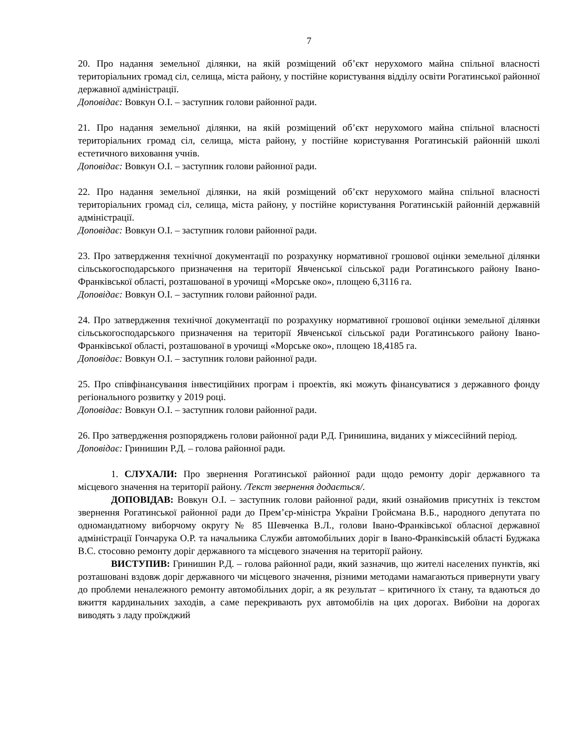7
20. Про надання земельної ділянки, на якій розміщений об’єкт нерухомого майна спільної власності територіальних громад сіл, селища, міста району, у постійне користування відділу освіти Рогатинської районної державної адміністрації.
Доповідає: Вовкун О.І. – заступник голови районної ради.
21. Про надання земельної ділянки, на якій розміщений об’єкт нерухомого майна спільної власності територіальних громад сіл, селища, міста району, у постійне користування Рогатинській районній школі естетичного виховання учнів.
Доповідає: Вовкун О.І. – заступник голови районної ради.
22. Про надання земельної ділянки, на якій розміщений об’єкт нерухомого майна спільної власності територіальних громад сіл, селища, міста району, у постійне користування Рогатинській районній державній адміністрації.
Доповідає: Вовкун О.І. – заступник голови районної ради.
23. Про затвердження технічної документації по розрахунку нормативної грошової оцінки земельної ділянки сільськогосподарського призначення на території Явченської сільської ради Рогатинського району Івано-Франківської області, розташованої в урочищі «Морське око», площею 6,3116 га.
Доповідає: Вовкун О.І. – заступник голови районної ради.
24. Про затвердження технічної документації по розрахунку нормативної грошової оцінки земельної ділянки сільськогосподарського призначення на території Явченської сільської ради Рогатинського району Івано-Франківської області, розташованої в урочищі «Морське око», площею 18,4185 га.
Доповідає: Вовкун О.І. – заступник голови районної ради.
25. Про співфінансування інвестиційних програм і проектів, які можуть фінансуватися з державного фонду регіонального розвитку у 2019 році.
Доповідає: Вовкун О.І. – заступник голови районної ради.
26. Про затвердження розпоряджень голови районної ради Р.Д. Гринишина, виданих у міжсесійний період.
Доповідає: Гринишин Р.Д. – голова районної ради.
1. СЛУХАЛИ: Про звернення Рогатинської районної ради щодо ремонту доріг державного та місцевого значення на території району. /Текст звернення додається/.
ДОПОВІДАВ: Вовкун О.І. – заступник голови районної ради, який ознайомив присутніх із текстом звернення Рогатинської районної ради до Прем’єр-міністра України Гройсмана В.Б., народного депутата по одномандатному виборчому округу № 85 Шевченка В.Л., голови Івано-Франківської обласної державної адміністрації Гончарука О.Р. та начальника Служби автомобільних доріг в Івано-Франківській області Буджака В.С. стосовно ремонту доріг державного та місцевого значення на території району.
ВИСТУПИВ: Гринишин Р.Д. – голова районної ради, який зазначив, що жителі населених пунктів, які розташовані вздовж доріг державного чи місцевого значення, різними методами намагаються привернути увагу до проблеми неналежного ремонту автомобільних доріг, а як результат – критичного їх стану, та вдаються до вжиття кардинальних заходів, а саме перекривають рух автомобілів на цих дорогах. Вибоїни на дорогах виводять з ладу проїжджий